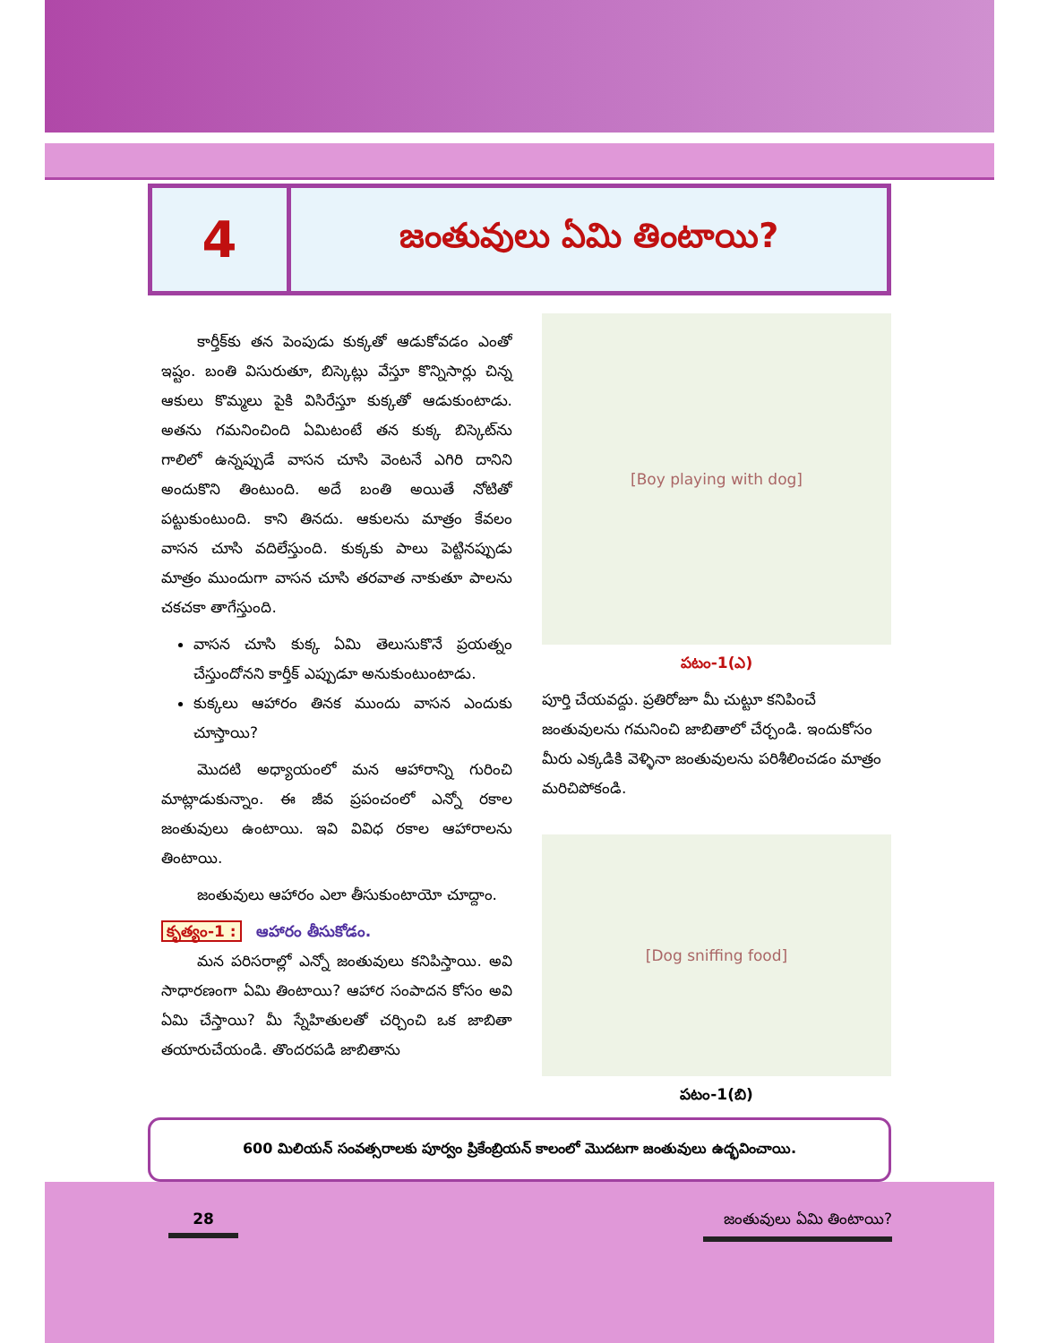4
జంతువులు ఏమి తింటాయి?
కార్తీక్‌కు తన పెంపుడు కుక్కతో ఆడుకోవడం ఎంతో ఇష్టం. బంతి విసురుతూ, బిస్కెట్లు వేస్తూ కొన్నిసార్లు చిన్న ఆకులు కొమ్మలు పైకి విసిరేస్తూ కుక్కతో ఆడుకుంటాడు. అతను గమనించింది ఏమిటంటే తన కుక్క బిస్కెట్‌ను గాలిలో ఉన్నప్పుడే వాసన చూసి వెంటనే ఎగిరి దానిని అందుకొని తింటుంది. అదే బంతి అయితే నోటితో పట్టుకుంటుంది. కాని తినదు. ఆకులను మాత్రం కేవలం వాసన చూసి వదిలేస్తుంది. కుక్కకు పాలు పెట్టినప్పుడు మాత్రం ముందుగా వాసన చూసి తరవాత నాకుతూ పాలను చకచకా తాగేస్తుంది.
వాసన చూసి కుక్క ఏమి తెలుసుకొనే ప్రయత్నం చేస్తుందోనని కార్తీక్ ఎప్పుడూ అనుకుంటుంటాడు.
కుక్కలు ఆహారం తినక ముందు వాసన ఎందుకు చూస్తాయి?
మొదటి అధ్యాయంలో మన ఆహారాన్ని గురించి మాట్లాడుకున్నాం. ఈ జీవ ప్రపంచంలో ఎన్నో రకాల జంతువులు ఉంటాయి. ఇవి వివిధ రకాల ఆహారాలను తింటాయి.
జంతువులు ఆహారం ఎలా తీసుకుంటాయో చూద్దాం.
కృత్యం-1 : ఆహారం తీసుకోడం.
మన పరిసరాల్లో ఎన్నో జంతువులు కనిపిస్తాయి. అవి సాధారణంగా ఏమి తింటాయి? ఆహార సంపాదన కోసం అవి ఏమి చేస్తాయి? మీ స్నేహితులతో చర్చించి ఒక జాబితా తయారుచేయండి. తొందరపడి జాబితాను
[Boy playing with dog]
పటం-1(ఎ)
పూర్తి చేయవద్దు. ప్రతిరోజూ మీ చుట్టూ కనిపించే జంతువులను గమనించి జాబితాలో చేర్చండి. ఇందుకోసం మీరు ఎక్కడికి వెళ్ళినా జంతువులను పరిశీలించడం మాత్రం మరిచిపోకండి.
[Dog sniffing food]
పటం-1(బి)
600 మిలియన్ సంవత్సరాలకు పూర్వం ప్రికేంబ్రియన్ కాలంలో మొదటగా జంతువులు ఉద్భవించాయి.
28
జంతువులు ఏమి తింటాయి?